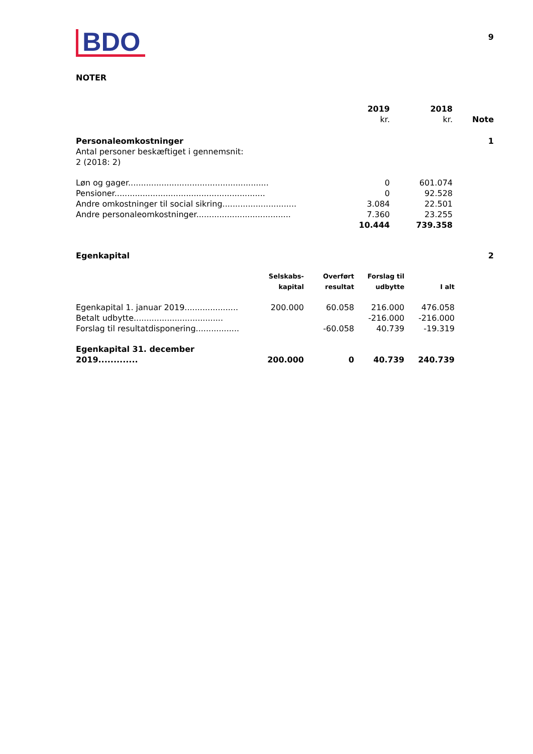BDO
9
NOTER
| | 2019 kr. | 2018 kr. | Note |
| Personaleomkostninger | | | 1 |
| Antal personer beskæftiget i gennemsnit: 2 (2018: 2) | | | |
| Løn og gager....................................................... | 0 | 601.074 | |
| Pensioner........................................................... | 0 | 92.528 | |
| Andre omkostninger til social sikring............................. | 3.084 | 22.501 | |
| Andre personaleomkostninger..................................... | 7.360 | 23.255 | |
| | 10.444 | 739.358 | |
| Egenkapital | 2 |
| | Selskabs- kapital | Overført resultat | Forslag til udbytte | I alt |
| Egenkapital 1. januar 2019..................... | 200.000 | 60.058 | 216.000 | 476.058 |
| Betalt udbytte................................... | | | -216.000 | -216.000 |
| Forslag til resultatdisponering................. | | -60.058 | 40.739 | -19.319 |
| Egenkapital 31. december 2019............. | 200.000 | 0 | 40.739 | 240.739 |